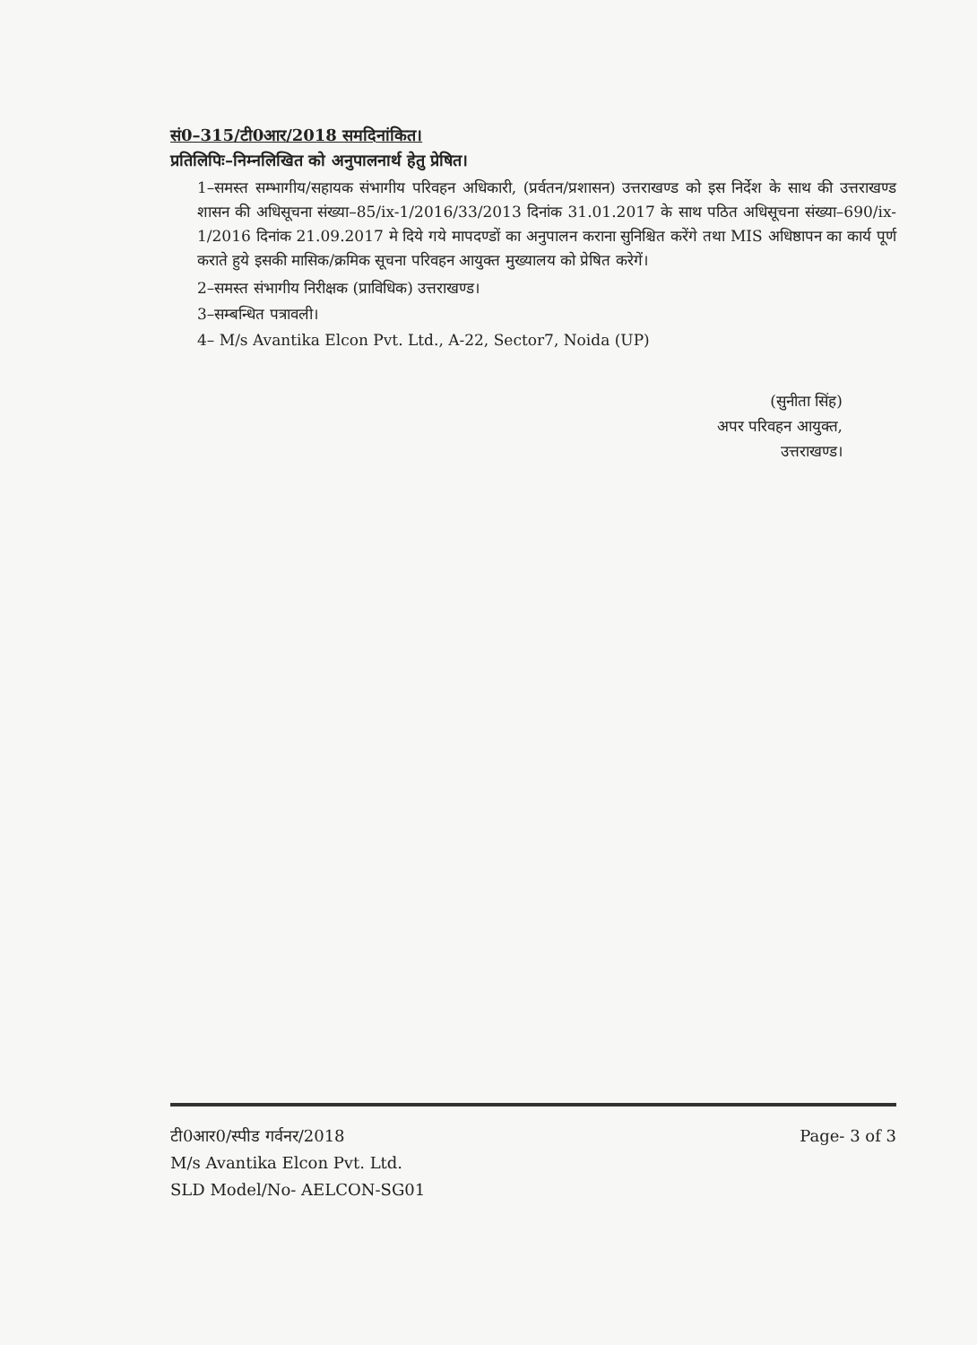सं0–315/टी0आर/2018 समदिनांकित।
प्रतिलिपिः–निम्नलिखित को अनुपालनार्थ हेतु प्रेषित।
1–समस्त सम्भागीय/सहायक संभागीय परिवहन अधिकारी, (प्रर्वतन/प्रशासन) उत्तराखण्ड को इस निर्देश के साथ की उत्तराखण्ड शासन की अधिसूचना संख्या–85/ix-1/2016/33/2013 दिनांक 31.01.2017 के साथ पठित अधिसूचना संख्या–690/ix-1/2016 दिनांक 21.09.2017 मे दिये गये मापदण्डों का अनुपालन कराना सुनिश्चित करेंगे तथा MIS अधिष्ठापन का कार्य पूर्ण कराते हुये इसकी मासिक/क्रमिक सूचना परिवहन आयुक्त मुख्यालय को प्रेषित करेगें।
2–समस्त संभागीय निरीक्षक (प्राविधिक) उत्तराखण्ड।
3–सम्बन्धित पत्रावली।
4– M/s Avantika Elcon Pvt. Ltd., A-22, Sector7, Noida (UP)
(सुनीता सिंह)
अपर परिवहन आयुक्त,
उत्तराखण्ड।
टी0आर0/स्पीड गर्वनर/2018
M/s Avantika Elcon Pvt. Ltd.
SLD Model/No- AELCON-SG01
Page- 3 of 3